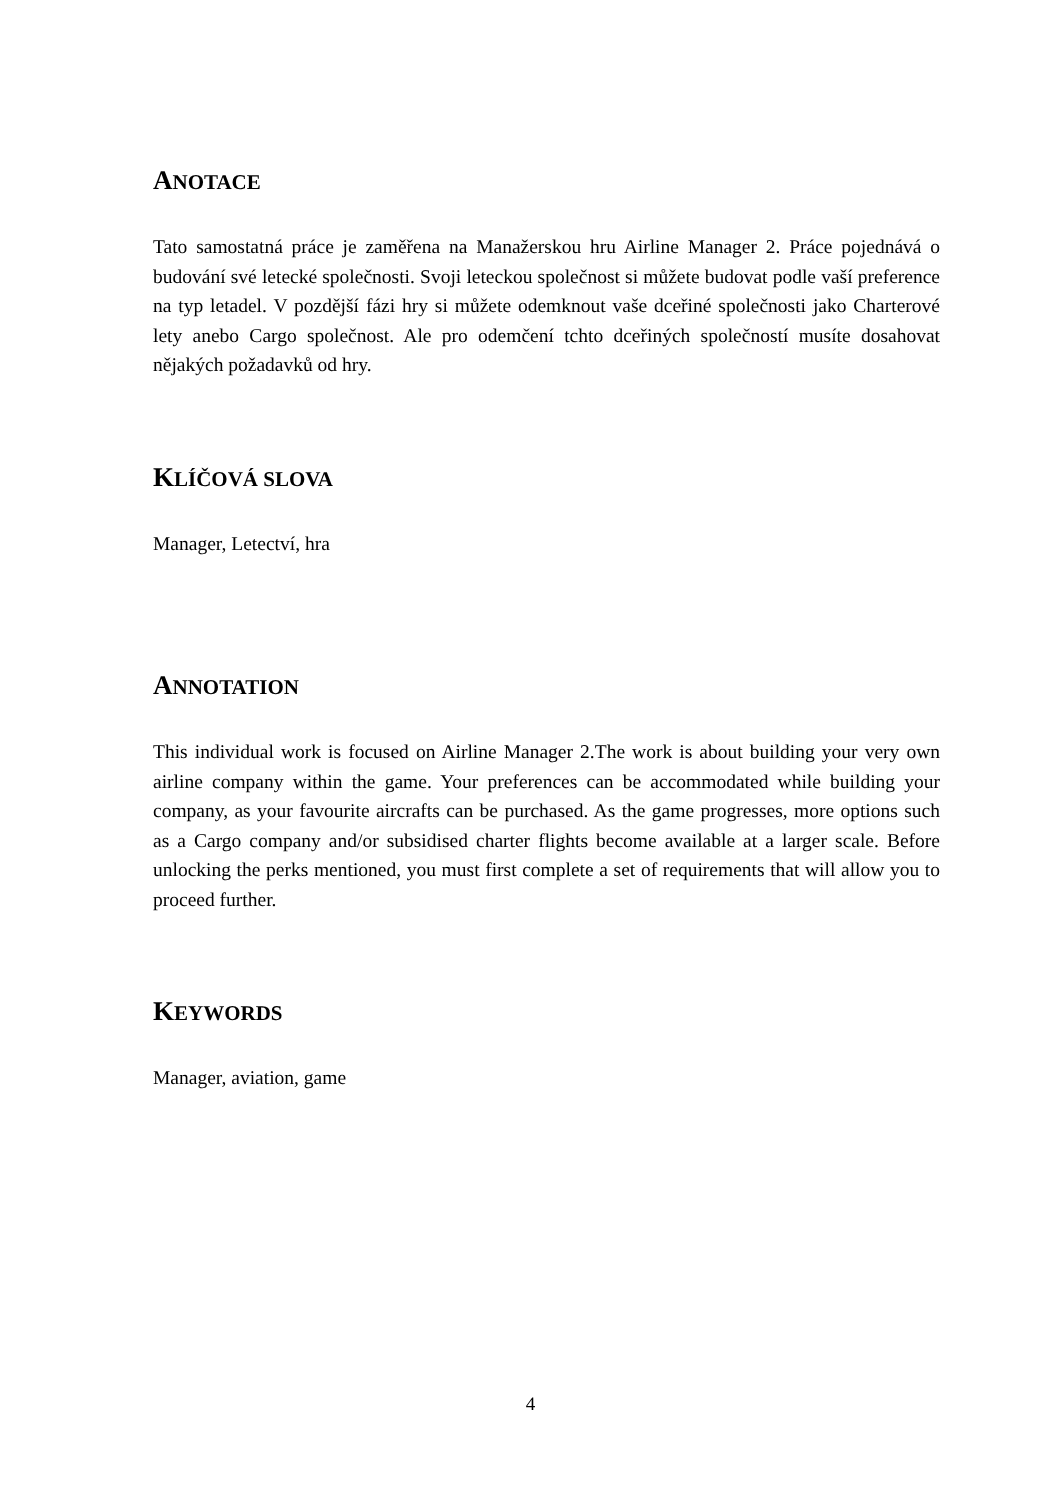ANOTACE
Tato samostatná práce je zaměřena na Manažerskou hru Airline Manager 2. Práce pojednává o budování své letecké společnosti. Svoji leteckou společnost si můžete budovat podle vaší preference na typ letadel. V pozdější fázi hry si můžete odemknout vaše dceřiné společnosti jako Charterové lety anebo Cargo společnost. Ale pro odemčení tchto dceřiných společností musíte dosahovat nějakých požadavků od hry.
KLÍČOVÁ SLOVA
Manager, Letectví, hra
ANNOTATION
This individual work is focused on Airline Manager 2.The work is about building your very own airline company within the game. Your preferences can be accommodated while building your company, as your favourite aircrafts can be purchased. As the game progresses, more options such as a Cargo company and/or subsidised charter flights become available at a larger scale. Before unlocking the perks mentioned, you must first complete a set of requirements that will allow you to proceed further.
KEYWORDS
Manager, aviation, game
4